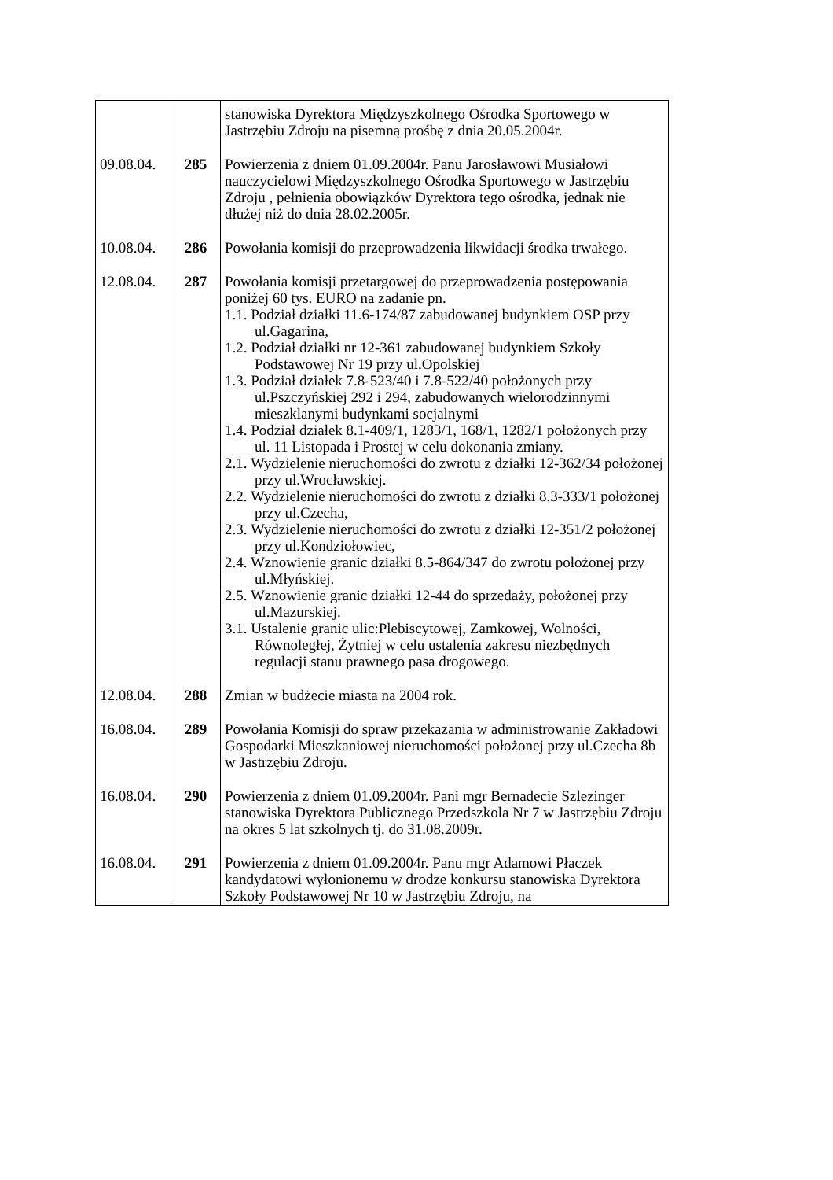| | | stanowiska Dyrektora Międzyszkolnego Ośrodka Sportowego w Jastrzębiu Zdroju na pisemną prośbę z dnia 20.05.2004r. |
| 09.08.04. | 285 | Powierzenia z dniem 01.09.2004r. Panu Jarosławowi Musiałowi nauczycielowi Międzyszkolnego Ośrodka Sportowego w Jastrzębiu Zdroju , pełnienia obowiązków Dyrektora tego ośrodka, jednak nie dłużej niż do dnia 28.02.2005r. |
| 10.08.04. | 286 | Powołania komisji do przeprowadzenia likwidacji środka trwałego. |
| 12.08.04. | 287 | Powołania komisji przetargowej do przeprowadzenia postępowania poniżej 60 tys. EURO na zadanie pn. 1.1. Podział działki 11.6-174/87 zabudowanej budynkiem OSP przy ul.Gagarina, 1.2. Podział działki nr 12-361 zabudowanej budynkiem Szkoły Podstawowej Nr 19 przy ul.Opolskiej 1.3. Podział działek 7.8-523/40 i 7.8-522/40 położonych przy ul.Pszczyńskiej 292 i 294, zabudowanych wielorodzinnymi mieszklanymi budynkami socjalnymi 1.4. Podział działek 8.1-409/1, 1283/1, 168/1, 1282/1 położonych przy ul. 11 Listopada i Prostej w celu dokonania zmiany. 2.1. Wydzielenie nieruchomości do zwrotu z działki 12-362/34 położonej przy ul.Wrocławskiej. 2.2. Wydzielenie nieruchomości do zwrotu z działki 8.3-333/1 położonej przy ul.Czecha, 2.3. Wydzielenie nieruchomości do zwrotu z działki 12-351/2 położonej przy ul.Kondziołowiec, 2.4. Wznowienie granic działki 8.5-864/347 do zwrotu położonej przy ul.Młyńskiej. 2.5. Wznowienie granic działki 12-44 do sprzedaży, położonej przy ul.Mazurskiej. 3.1. Ustalenie granic ulic:Plebiscytowej, Zamkowej, Wolności, Równoległej, Żytniej w celu ustalenia zakresu niezbędnych regulacji stanu prawnego pasa drogowego. |
| 12.08.04. | 288 | Zmian w budżecie miasta na 2004 rok. |
| 16.08.04. | 289 | Powołania Komisji do spraw przekazania w administrowanie Zakładowi Gospodarki Mieszkaniowej nieruchomości położonej przy ul.Czecha 8b w Jastrzębiu Zdroju. |
| 16.08.04. | 290 | Powierzenia z dniem 01.09.2004r. Pani mgr Bernadecie Szlezinger stanowiska Dyrektora Publicznego Przedszkola Nr 7 w Jastrzębiu Zdroju na okres 5 lat szkolnych tj. do 31.08.2009r. |
| 16.08.04. | 291 | Powierzenia z dniem 01.09.2004r. Panu mgr Adamowi Płaczek kandydatowi wyłonionemu w drodze konkursu stanowiska Dyrektora Szkoły Podstawowej Nr 10 w Jastrzębiu Zdroju, na |